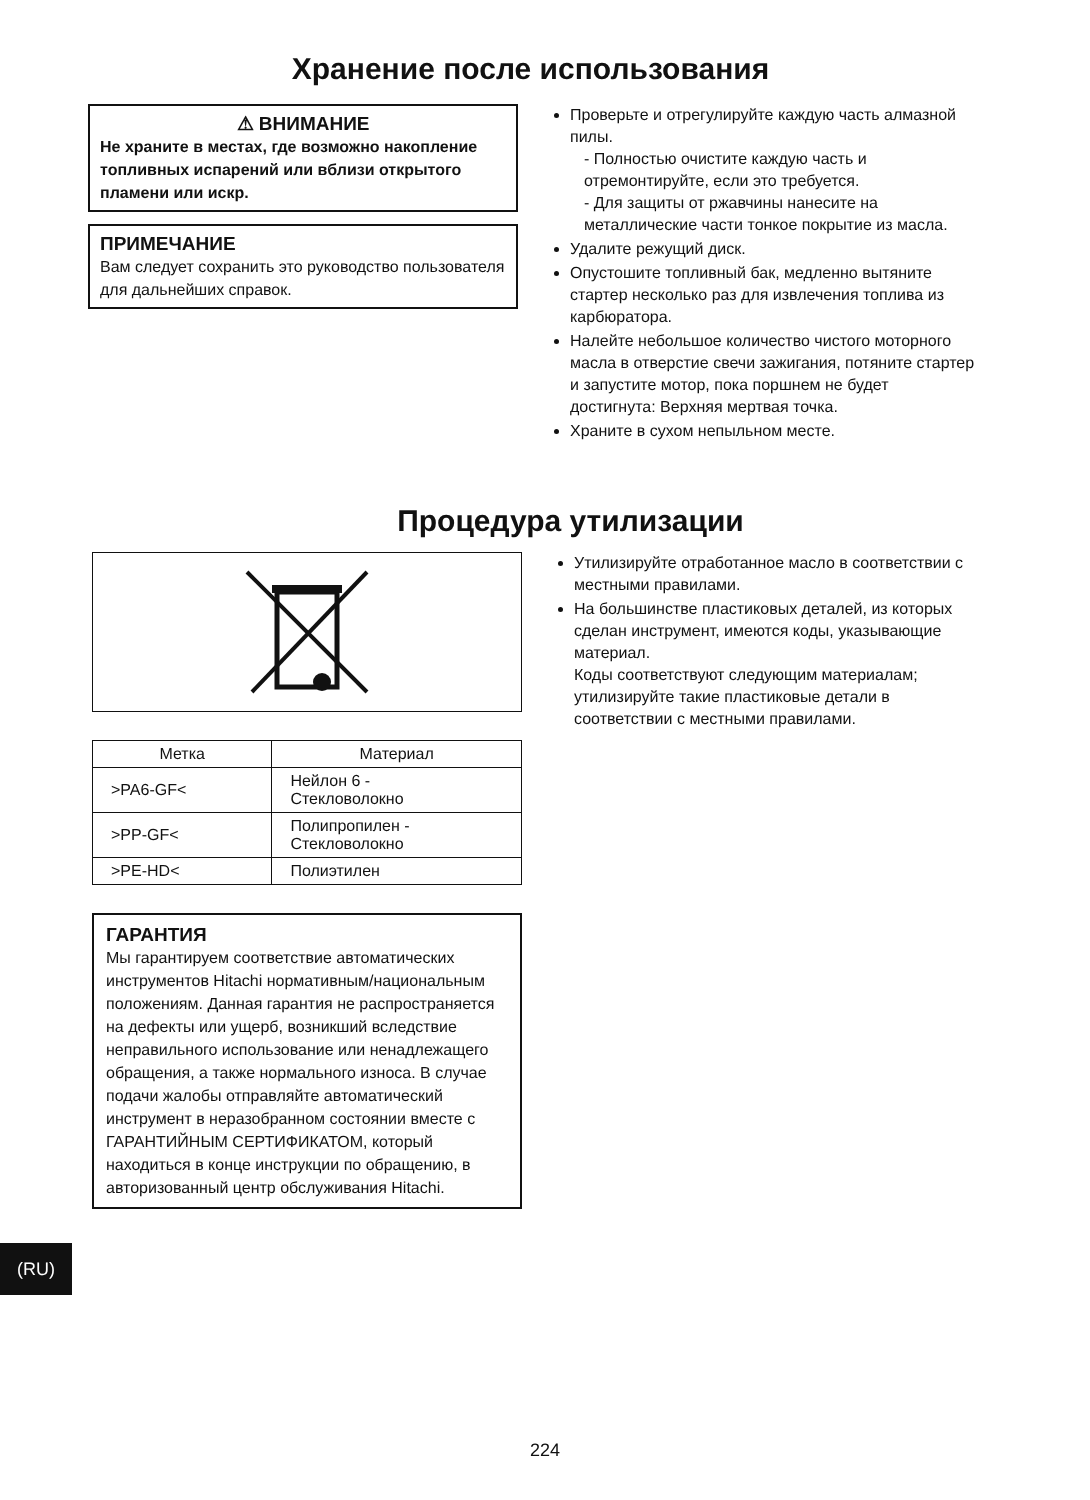Хранение после использования
⚠ ВНИМАНИЕ
Не храните в местах, где возможно накопление топливных испарений или вблизи открытого пламени или искр.
ПРИМЕЧАНИЕ
Вам следует сохранить это руководство пользователя для дальнейших справок.
Проверьте и отрегулируйте каждую часть алмазной пилы.
- Полностью очистите каждую часть и отремонтируйте, если это требуется.
- Для защиты от ржавчины нанесите на металлические части тонкое покрытие из масла.
Удалите режущий диск.
Опустошите топливный бак, медленно вытяните стартер несколько раз для извлечения топлива из карбюратора.
Налейте небольшое количество чистого моторного масла в отверстие свечи зажигания, потяните стартер и запустите мотор, пока поршнем не будет достигнута: Верхняя мертвая точка.
Храните в сухом непыльном месте.
Процедура утилизации
| Метка | Материал |
| --- | --- |
| >PA6-GF< | Нейлон 6 - Стекловолокно |
| >PP-GF< | Полипропилен - Стекловолокно |
| >PE-HD< | Полиэтилен |
ГАРАНТИЯ
Мы гарантируем соответствие автоматических инструментов Hitachi нормативным/национальным положениям. Данная гарантия не распространяется на дефекты или ущерб, возникший вследствие неправильного использование или ненадлежащего обращения, а также нормального износа. В случае подачи жалобы отправляйте автоматический инструмент в неразобранном состоянии вместе с ГАРАНТИЙНЫМ СЕРТИФИКАТОМ, который находиться в конце инструкции по обращению, в авторизованный центр обслуживания Hitachi.
Утилизируйте отработанное масло в соответствии с местными правилами.
На большинстве пластиковых деталей, из которых сделан инструмент, имеются коды, указывающие материал.
Коды соответствуют следующим материалам; утилизируйте такие пластиковые детали в соответствии с местными правилами.
(RU)
224